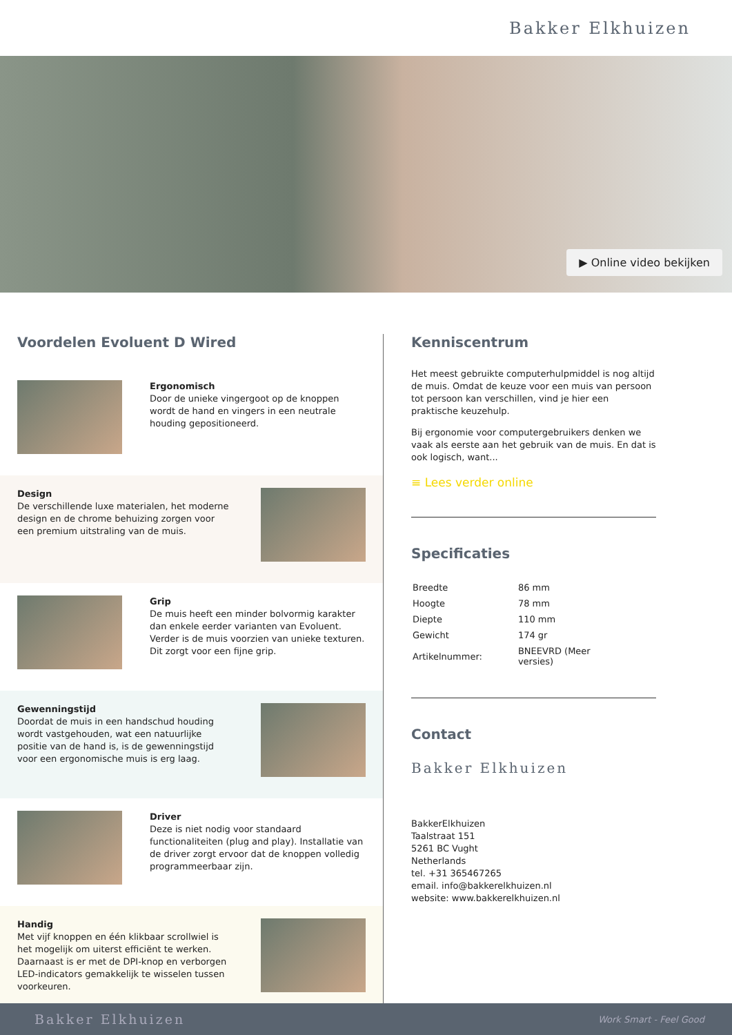Bakker Elkhuizen
▶ Online video bekijken
Voordelen Evoluent D Wired
Ergonomisch
Door de unieke vingergoot op de knoppen wordt de hand en vingers in een neutrale houding gepositioneerd.
Design
De verschillende luxe materialen, het moderne design en de chrome behuizing zorgen voor een premium uitstraling van de muis.
Grip
De muis heeft een minder bolvormig karakter dan enkele eerder varianten van Evoluent. Verder is de muis voorzien van unieke texturen. Dit zorgt voor een fijne grip.
Gewenningstijd
Doordat de muis in een handschud houding wordt vastgehouden, wat een natuurlijke positie van de hand is, is de gewenningstijd voor een ergonomische muis is erg laag.
Driver
Deze is niet nodig voor standaard functionaliteiten (plug and play). Installatie van de driver zorgt ervoor dat de knoppen volledig programmeerbaar zijn.
Handig
Met vijf knoppen en één klikbaar scrollwiel is het mogelijk om uiterst efficiënt te werken. Daarnaast is er met de DPI-knop en verborgen LED-indicators gemakkelijk te wisselen tussen voorkeuren.
Kenniscentrum
Het meest gebruikte computerhulpmiddel is nog altijd de muis. Omdat de keuze voor een muis van persoon tot persoon kan verschillen, vind je hier een praktische keuzehulp.
Bij ergonomie voor computergebruikers denken we vaak als eerste aan het gebruik van de muis. En dat is ook logisch, want...
≡ Lees verder online
Specificaties
| Breedte | 86 mm |
| Hoogte | 78 mm |
| Diepte | 110 mm |
| Gewicht | 174 gr |
| Artikelnummer: | BNEEVRD (Meer versies) |
Contact
Bakker Elkhuizen
BakkerElkhuizen
Taalstraat 151
5261 BC Vught
Netherlands
tel. +31 365467265
email. info@bakkerelkhuizen.nl
website: www.bakkerelkhuizen.nl
Bakker Elkhuizen Work Smart - Feel Good